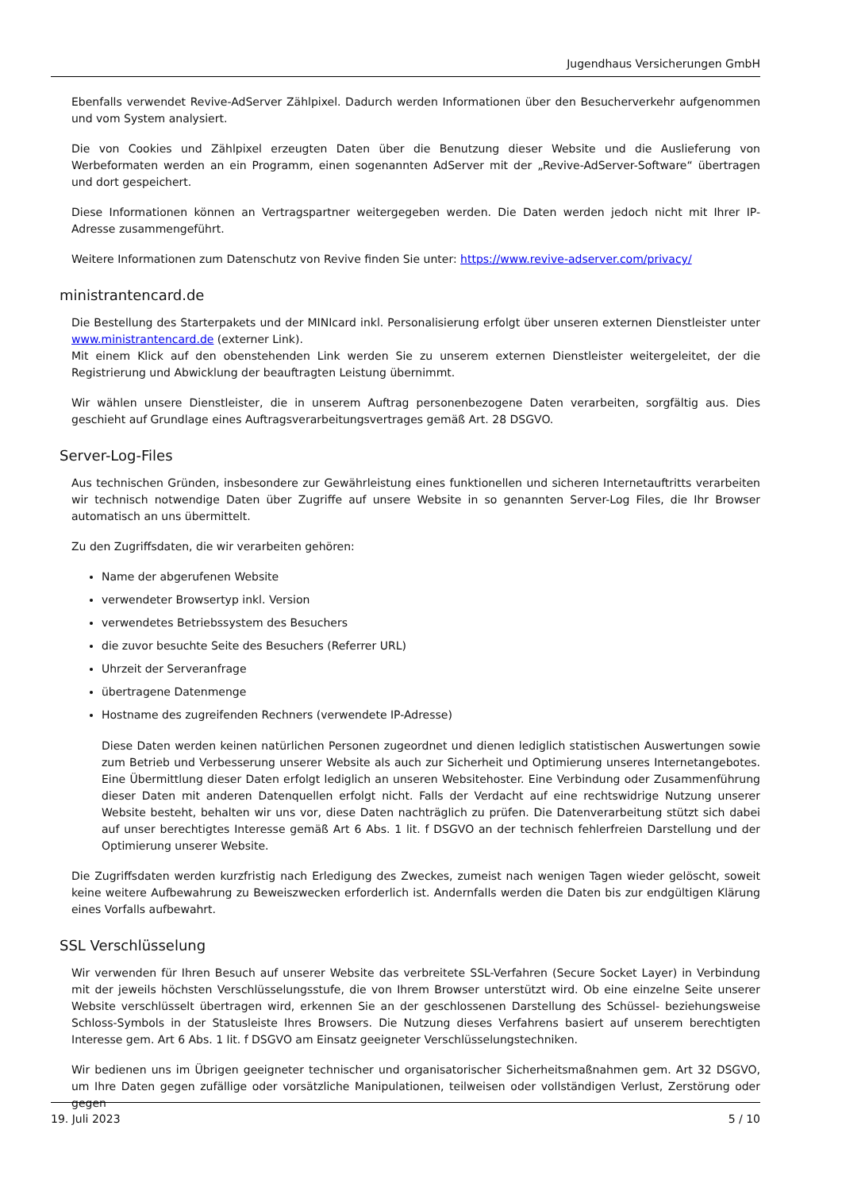Jugendhaus Versicherungen GmbH
Ebenfalls verwendet Revive-AdServer Zählpixel. Dadurch werden Informationen über den Besucherverkehr aufgenommen und vom System analysiert.
Die von Cookies und Zählpixel erzeugten Daten über die Benutzung dieser Website und die Auslieferung von Werbeformaten werden an ein Programm, einen sogenannten AdServer mit der „Revive-AdServer-Software“ übertragen und dort gespeichert.
Diese Informationen können an Vertragspartner weitergegeben werden. Die Daten werden jedoch nicht mit Ihrer IP-Adresse zusammengeführt.
Weitere Informationen zum Datenschutz von Revive finden Sie unter: https://www.revive-adserver.com/privacy/
ministrantencard.de
Die Bestellung des Starterpakets und der MINIcard inkl. Personalisierung erfolgt über unseren externen Dienstleister unter www.ministrantencard.de (externer Link).
Mit einem Klick auf den obenstehenden Link werden Sie zu unserem externen Dienstleister weitergeleitet, der die Registrierung und Abwicklung der beauftragten Leistung übernimmt.
Wir wählen unsere Dienstleister, die in unserem Auftrag personenbezogene Daten verarbeiten, sorgfältig aus. Dies geschieht auf Grundlage eines Auftragsverarbeitungsvertrages gemäß Art. 28 DSGVO.
Server-Log-Files
Aus technischen Gründen, insbesondere zur Gewährleistung eines funktionellen und sicheren Internetauftritts verarbeiten wir technisch notwendige Daten über Zugriffe auf unsere Website in so genannten Server-Log Files, die Ihr Browser automatisch an uns übermittelt.
Zu den Zugriffsdaten, die wir verarbeiten gehören:
Name der abgerufenen Website
verwendeter Browsertyp inkl. Version
verwendetes Betriebssystem des Besuchers
die zuvor besuchte Seite des Besuchers (Referrer URL)
Uhrzeit der Serveranfrage
übertragene Datenmenge
Hostname des zugreifenden Rechners (verwendete IP-Adresse)
Diese Daten werden keinen natürlichen Personen zugeordnet und dienen lediglich statistischen Auswertungen sowie zum Betrieb und Verbesserung unserer Website als auch zur Sicherheit und Optimierung unseres Internetangebotes. Eine Übermittlung dieser Daten erfolgt lediglich an unseren Websitehoster. Eine Verbindung oder Zusammenführung dieser Daten mit anderen Datenquellen erfolgt nicht. Falls der Verdacht auf eine rechtswidrige Nutzung unserer Website besteht, behalten wir uns vor, diese Daten nachträglich zu prüfen. Die Datenverarbeitung stützt sich dabei auf unser berechtigtes Interesse gemäß Art 6 Abs. 1 lit. f DSGVO an der technisch fehlerfreien Darstellung und der Optimierung unserer Website.
Die Zugriffsdaten werden kurzfristig nach Erledigung des Zweckes, zumeist nach wenigen Tagen wieder gelöscht, soweit keine weitere Aufbewahrung zu Beweiszwecken erforderlich ist. Andernfalls werden die Daten bis zur endgültigen Klärung eines Vorfalls aufbewahrt.
SSL Verschlüsselung
Wir verwenden für Ihren Besuch auf unserer Website das verbreitete SSL-Verfahren (Secure Socket Layer) in Verbindung mit der jeweils höchsten Verschlüsselungsstufe, die von Ihrem Browser unterstützt wird. Ob eine einzelne Seite unserer Website verschlüsselt übertragen wird, erkennen Sie an der geschlossenen Darstellung des Schüssel- beziehungsweise Schloss-Symbols in der Statusleiste Ihres Browsers. Die Nutzung dieses Verfahrens basiert auf unserem berechtigten Interesse gem. Art 6 Abs. 1 lit. f DSGVO am Einsatz geeigneter Verschlüsselungstechniken.
Wir bedienen uns im Übrigen geeigneter technischer und organisatorischer Sicherheitsmaßnahmen gem. Art 32 DSGVO, um Ihre Daten gegen zufällige oder vorsätzliche Manipulationen, teilweisen oder vollständigen Verlust, Zerstörung oder gegen
19. Juli 2023 5 / 10